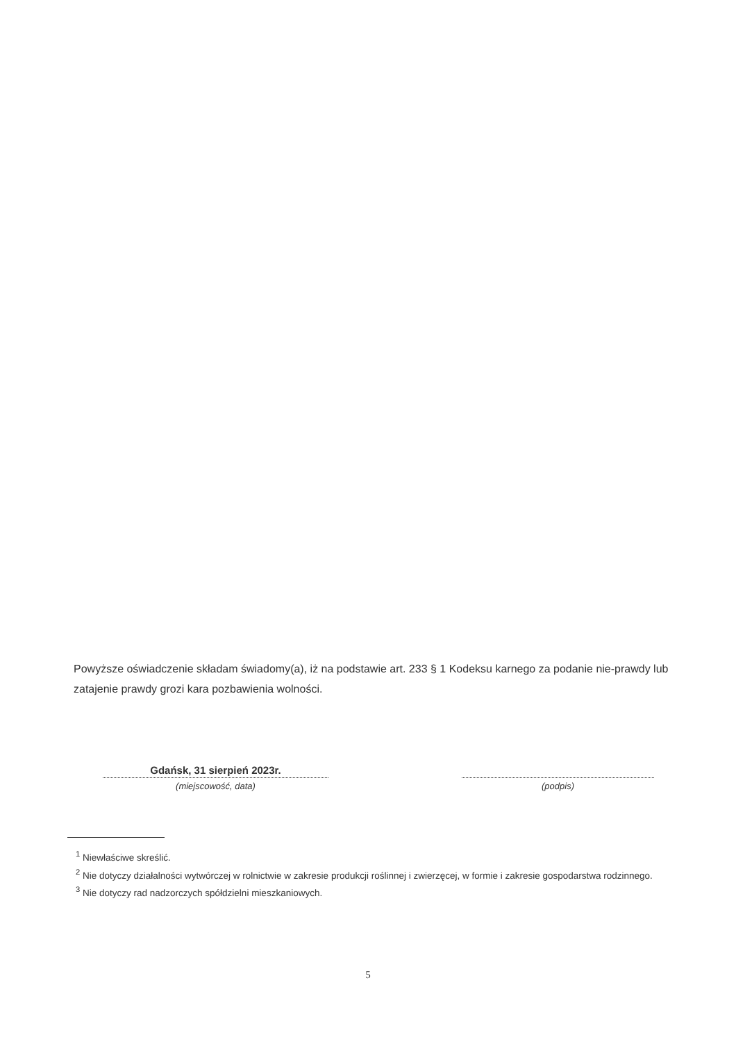Powyższe oświadczenie składam świadomy(a), iż na podstawie art. 233 § 1 Kodeksu karnego za podanie nie-prawdy lub zatajenie prawdy grozi kara pozbawienia wolności.
Gdańsk, 31 sierpień 2023r.
(miejscowość, data)
(podpis)
<sup>1</sup> Niewłaściwe skreślić.
<sup>2</sup> Nie dotyczy działalności wytwórczej w rolnictwie w zakresie produkcji roślinnej i zwierzęcej, w formie i zakresie gospodarstwa rodzinnego.
<sup>3</sup> Nie dotyczy rad nadzorczych spółdzielni mieszkaniowych.
5